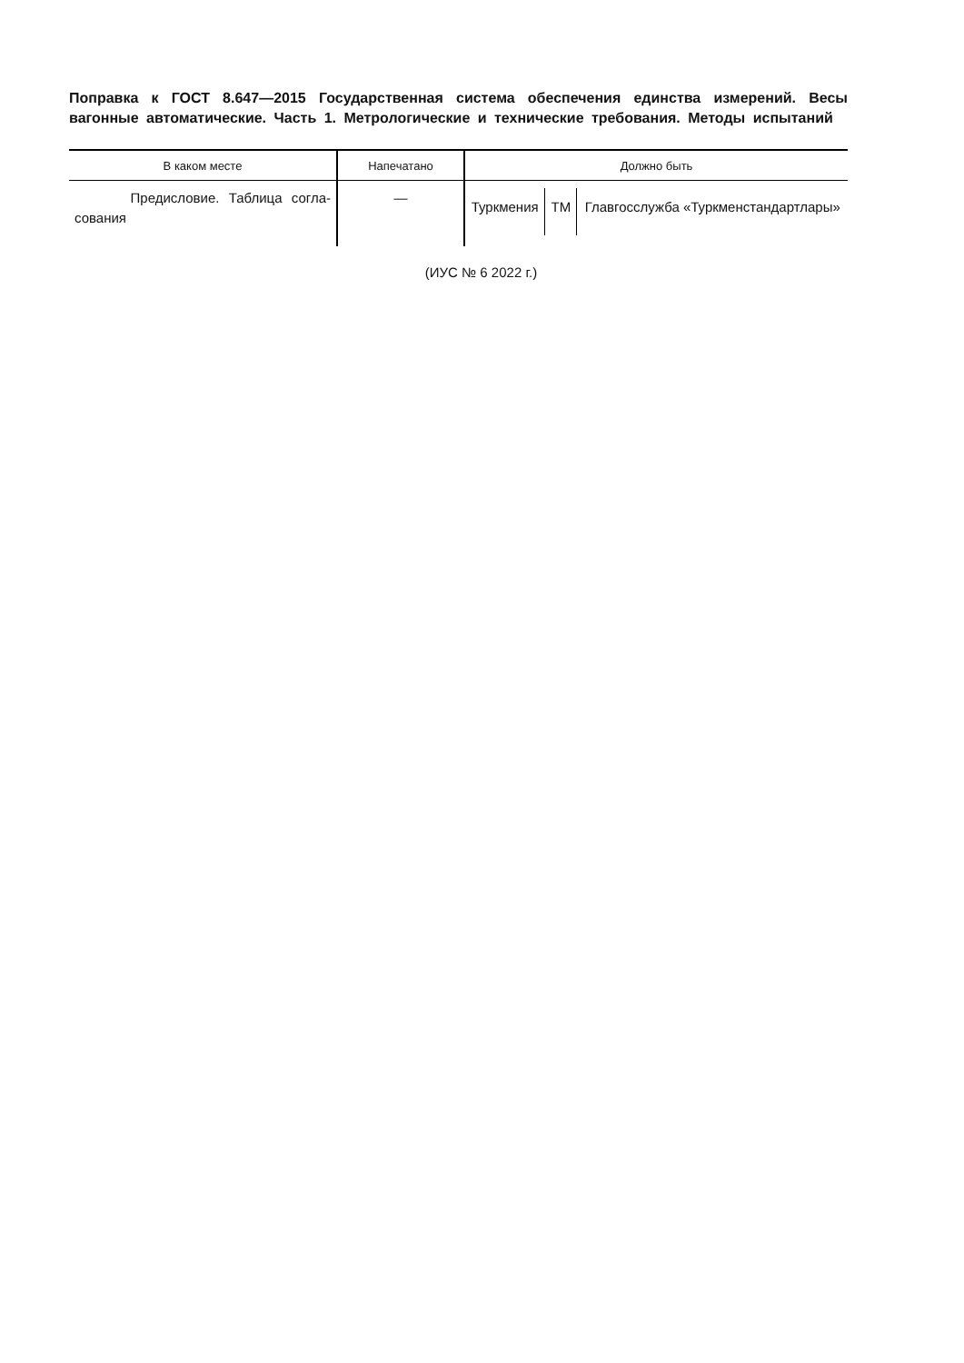Поправка к ГОСТ 8.647—2015 Государственная система обеспечения единства измерений. Весы вагонные автоматические. Часть 1. Метрологические и технические требования. Методы испытаний
| В каком месте | Напечатано | Должно быть |
| --- | --- | --- |
| Предисловие. Таблица согла-сования | — | / Туркмения / TM / Главгосслужба «Туркменстандартлары» / |
(ИУС № 6 2022 г.)